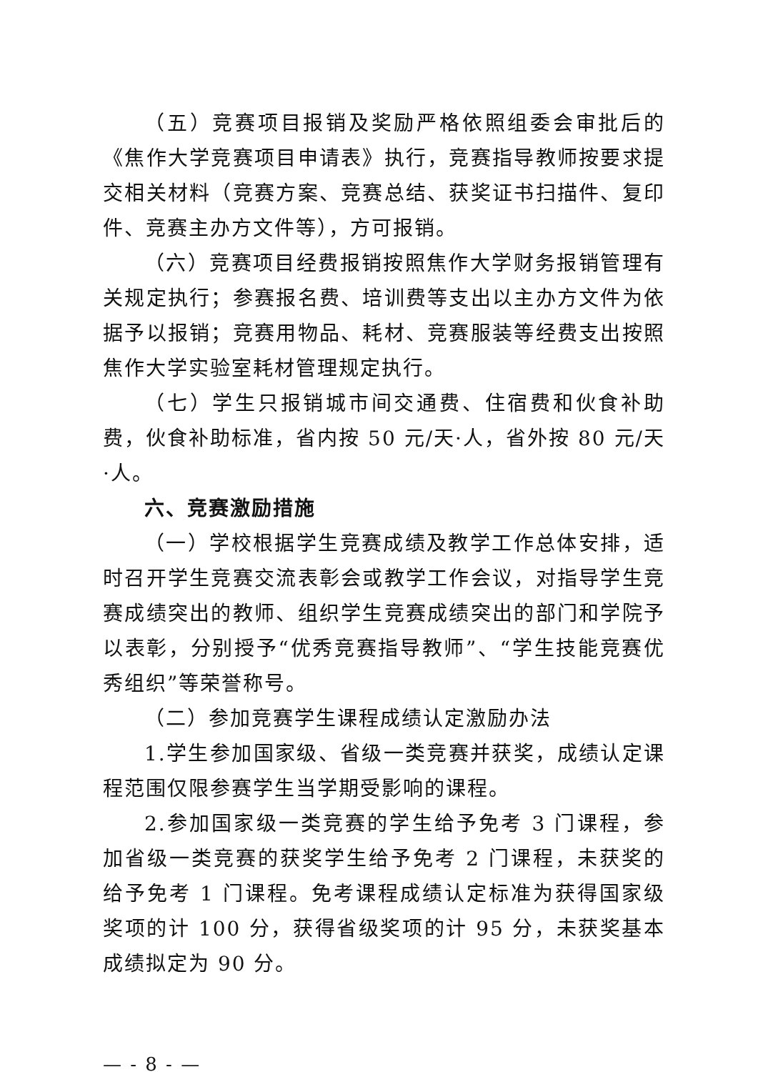（五）竞赛项目报销及奖励严格依照组委会审批后的《焦作大学竞赛项目申请表》执行，竞赛指导教师按要求提交相关材料（竞赛方案、竞赛总结、获奖证书扫描件、复印件、竞赛主办方文件等），方可报销。
（六）竞赛项目经费报销按照焦作大学财务报销管理有关规定执行；参赛报名费、培训费等支出以主办方文件为依据予以报销；竞赛用物品、耗材、竞赛服装等经费支出按照焦作大学实验室耗材管理规定执行。
（七）学生只报销城市间交通费、住宿费和伙食补助费，伙食补助标准，省内按 50 元/天·人，省外按 80 元/天·人。
六、竞赛激励措施
（一）学校根据学生竞赛成绩及教学工作总体安排，适时召开学生竞赛交流表彰会或教学工作会议，对指导学生竞赛成绩突出的教师、组织学生竞赛成绩突出的部门和学院予以表彰，分别授予“优秀竞赛指导教师”、“学生技能竞赛优秀组织”等荣誉称号。
（二）参加竞赛学生课程成绩认定激励办法
1.学生参加国家级、省级一类竞赛并获奖，成绩认定课程范围仅限参赛学生当学期受影响的课程。
2.参加国家级一类竞赛的学生给予免考 3 门课程，参加省级一类竞赛的获奖学生给予免考 2 门课程，未获奖的给予免考 1 门课程。免考课程成绩认定标准为获得国家级奖项的计 100 分，获得省级奖项的计 95 分，未获奖基本成绩拟定为 90 分。
— - 8 - —